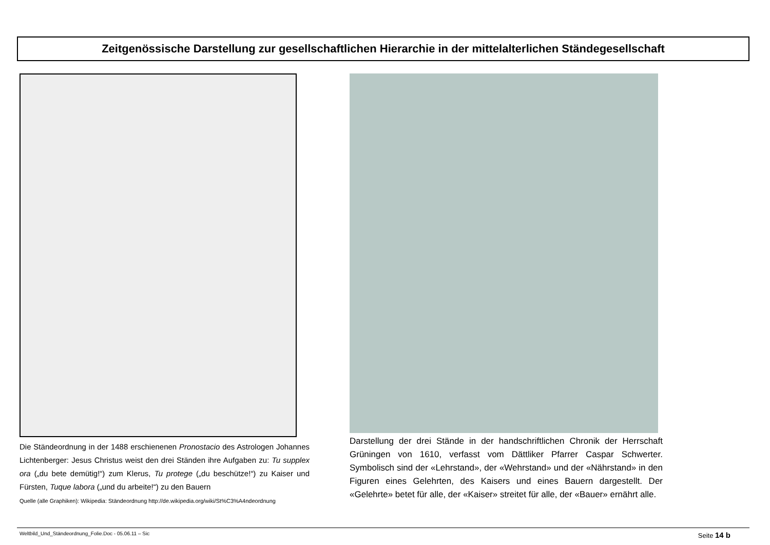Zeitgenössische Darstellung zur gesellschaftlichen Hierarchie in der mittelalterlichen Ständegesellschaft
Die Ständeordnung in der 1488 erschienenen Pronostacio des Astrologen Johannes Lichtenberger: Jesus Christus weist den drei Ständen ihre Aufgaben zu: Tu supplex ora („du bete demütig!“) zum Klerus, Tu protege („du beschütze!“) zu Kaiser und Fürsten, Tuque labora („und du arbeite!“) zu den Bauern
Quelle (alle Graphiken): Wikipedia: Ständeordnung http://de.wikipedia.org/wiki/St%C3%A4ndeordnung
Darstellung der drei Stände in der handschriftlichen Chronik der Herrschaft Grüningen von 1610, verfasst vom Dättliker Pfarrer Caspar Schwerter. Symbolisch sind der «Lehrstand», der «Wehrstand» und der «Nährstand» in den Figuren eines Gelehrten, des Kaisers und eines Bauern dargestellt. Der «Gelehrte» betet für alle, der «Kaiser» streitet für alle, der «Bauer» ernährt alle.
Weltbild_Und_Ständeordnung_Folie.Doc - 05.06.11 – Sic Seite 14 b